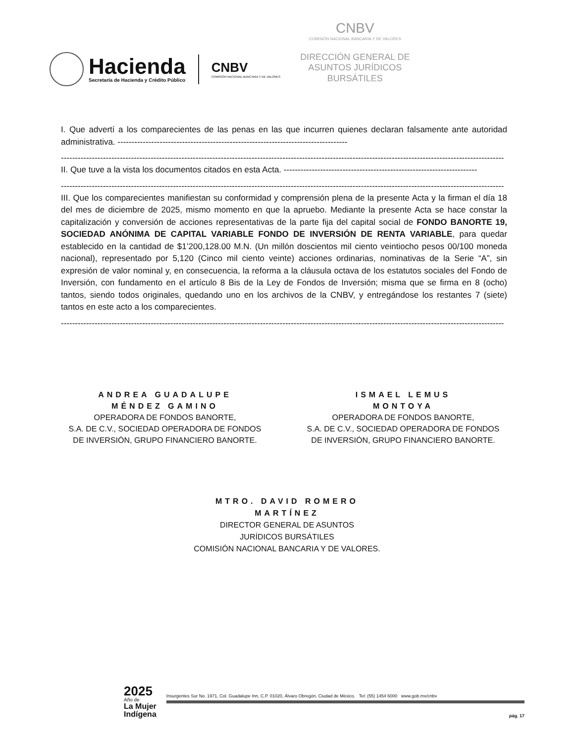Hacienda
Secretaría de Hacienda y Crédito Público
CNBV
COMISIÓN NACIONAL BANCARIA Y DE VALORES
CNBV
COMISIÓN NACIONAL BANCARIA Y DE VALORES
DIRECCIÓN GENERAL DE
ASUNTOS JURÍDICOS
BURSÁTILES
I. Que advertí a los comparecientes de las penas en las que incurren quienes declaran falsamente ante autoridad administrativa. ----------------------------------------------------------------------------------
--------------------------------------------------------------------------------------------------------------------------------------------------------------
II. Que tuve a la vista los documentos citados en esta Acta. ---------------------------------------------------------------------
--------------------------------------------------------------------------------------------------------------------------------------------------------------
III. Que los comparecientes manifiestan su conformidad y comprensión plena de la presente Acta y la firman el día 18 del mes de diciembre de 2025, mismo momento en que la apruebo. Mediante la presente Acta se hace constar la capitalización y conversión de acciones representativas de la parte fija del capital social de FONDO BANORTE 19, SOCIEDAD ANÓNIMA DE CAPITAL VARIABLE FONDO DE INVERSIÓN DE RENTA VARIABLE, para quedar establecido en la cantidad de $1’200,128.00 M.N. (Un millón doscientos mil ciento veintiocho pesos 00/100 moneda nacional), representado por 5,120 (Cinco mil ciento veinte) acciones ordinarias, nominativas de la Serie “A”, sin expresión de valor nominal y, en consecuencia, la reforma a la cláusula octava de los estatutos sociales del Fondo de Inversión, con fundamento en el artículo 8 Bis de la Ley de Fondos de Inversión; misma que se firma en 8 (ocho) tantos, siendo todos originales, quedando uno en los archivos de la CNBV, y entregándose los restantes 7 (siete) tantos en este acto a los comparecientes.
--------------------------------------------------------------------------------------------------------------------------------------------------------------
ANDREA GUADALUPE
MÉNDEZ GAMINO
OPERADORA DE FONDOS BANORTE,
S.A. DE C.V., SOCIEDAD OPERADORA DE FONDOS
DE INVERSIÓN, GRUPO FINANCIERO BANORTE.
ISMAEL LEMUS
MONTOYA
OPERADORA DE FONDOS BANORTE,
S.A. DE C.V., SOCIEDAD OPERADORA DE FONDOS
DE INVERSIÓN, GRUPO FINANCIERO BANORTE.
MTRO. DAVID ROMERO
MARTÍNEZ
DIRECTOR GENERAL DE ASUNTOS
JURÍDICOS BURSÁTILES
COMISIÓN NACIONAL BANCARIA Y DE VALORES.
2025
Año de
La Mujer
Indígena
Insurgentes Sur No. 1971, Col. Guadalupe Inn, C.P. 01020, Álvaro Obregón, Ciudad de México. Tel: (55) 1454 6000 www.gob.mx/cnbv
pág. 17